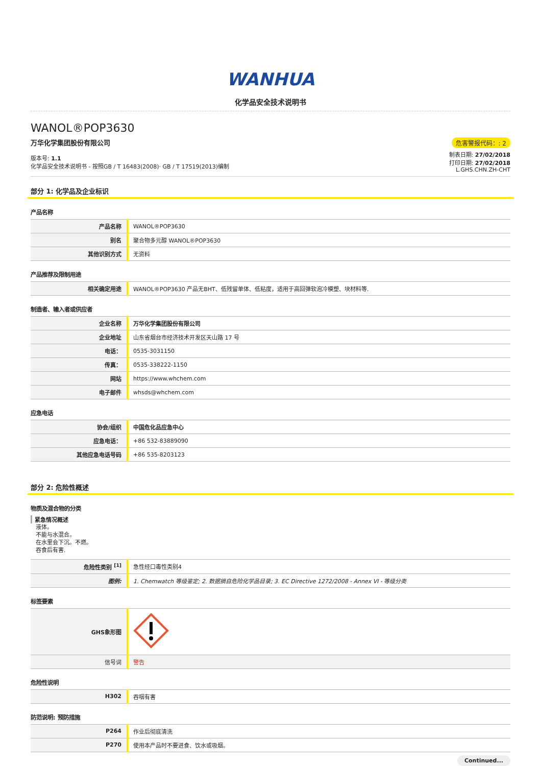WANHUA
化学品安全技术说明书
WANOL®POP3630
万华化学集团股份有限公司
版本号: 1.1
化学品安全技术说明书 - 按照GB / T 16483(2008)· GB / T 17519(2013)编制
危害警报代码：: 2
制表日期: 27/02/2018
打印日期: 27/02/2018
L.GHS.CHN.ZH-CHT
部分 1: 化学品及企业标识
产品名称
| 产品名称 | WANOL®POP3630 |
| 别名 | 聚合物多元醇 WANOL®POP3630 |
| 其他识别方式 | 无资料 |
产品推荐及限制用途
| 相关确定用途 | WANOL®POP3630 产品无BHT、低残留单体、低粘度，适用于高回弹软泡冷模塑、块材料等. |
制造者、输入者或供应者
| 企业名称 | 万华化学集团股份有限公司 |
| 企业地址 | 山东省烟台市经济技术开发区天山路 17 号 |
| 电话： | 0535-3031150 |
| 传真： | 0535-338222-1150 |
| 网站 | https://www.whchem.com |
| 电子邮件 | whsds@whchem.com |
应急电话
| 协会/组织 | 中国危化品应急中心 |
| 应急电话： | +86 532-83889090 |
| 其他应急电话号码 | +86 535-8203123 |
部分 2: 危险性概述
物质及混合物的分类
紧急情况概述
液体。
不能与水混合。
在水里会下沉。不燃。
吞食后有害.
| 危险性类别 <sup>[1]</sup> | 急性经口毒性类别4 |
| 图例: | 1. Chemwatch 等级鉴定; 2. 数据摘自危险化学品目录; 3. EC Directive 1272/2008 - Annex VI - 等级分类 |
标签要素
| GHS象形图 | |
| 信号词 | 警告 |
危险性说明
| H302 | 吞咽有害 |
防范说明: 预防措施
| P264 | 作业后彻底清洗 |
| P270 | 使用本产品时不要进食、饮水或吸烟。 |
Continued...